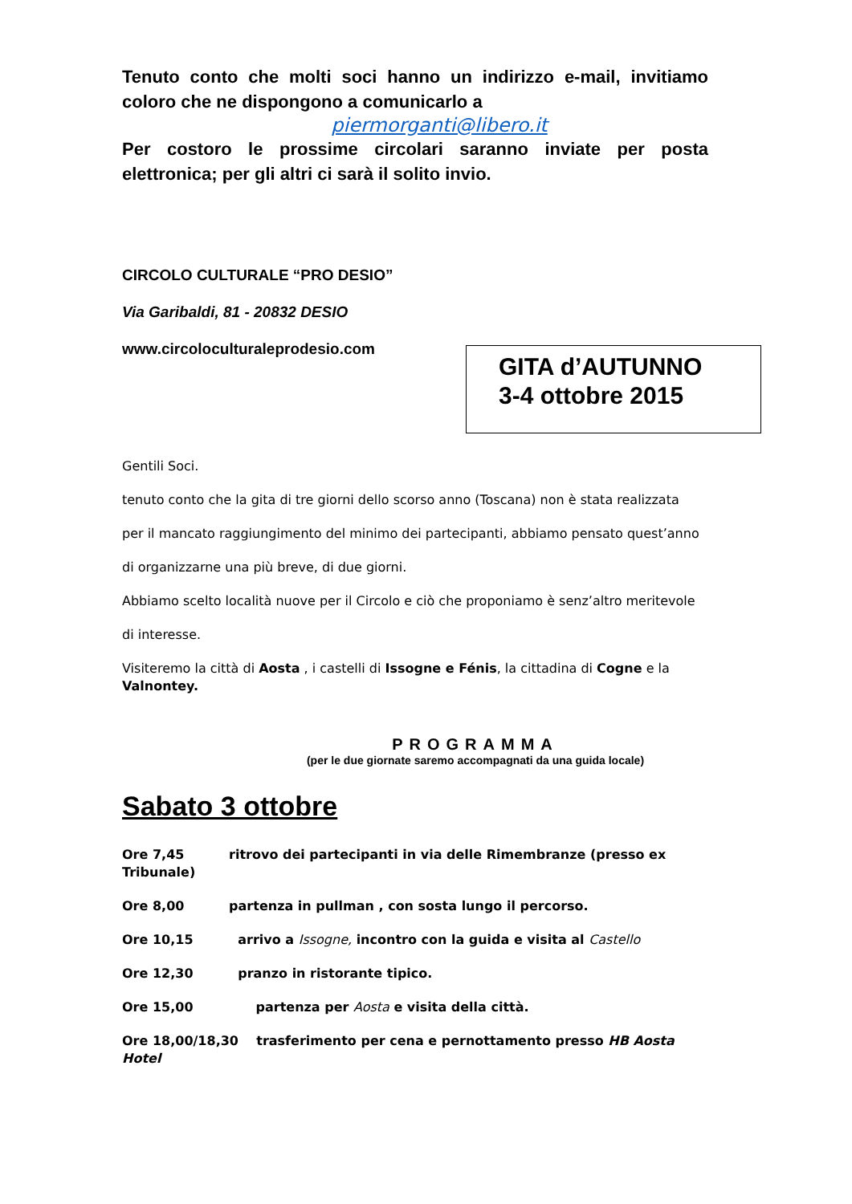Tenuto conto che molti soci hanno un indirizzo e-mail, invitiamo coloro che ne dispongono a comunicarlo a
piermorganti@libero.it
Per costoro le prossime circolari saranno inviate per posta elettronica; per gli altri ci sarà il solito invio.
CIRCOLO CULTURALE “PRO DESIO”
Via Garibaldi, 81 - 20832 DESIO
www.circoloculturaleprodesio.com
GITA d’AUTUNNO
3-4 ottobre 2015
Gentili Soci.
tenuto conto che la gita di tre giorni dello scorso anno (Toscana) non è stata realizzata
per il mancato raggiungimento del minimo dei partecipanti, abbiamo pensato quest’anno
di organizzarne una più breve, di due giorni.
Abbiamo scelto località nuove per il Circolo e ciò che proponiamo è senz’altro meritevole
di interesse.
Visiteremo la città di Aosta , i castelli di Issogne e Fénis, la cittadina di Cogne e la Valnontey.
PROGRAMMA
(per le due giornate saremo accompagnati da una guida locale)
Sabato 3 ottobre
Ore 7,45 ritrovo dei partecipanti in via delle Rimembranze (presso ex Tribunale)
Ore 8,00 partenza in pullman , con sosta lungo il percorso.
Ore 10,15 arrivo a Issogne, incontro con la guida e visita al Castello
Ore 12,30 pranzo in ristorante tipico.
Ore 15,00 partenza per Aosta e visita della città.
Ore 18,00/18,30 trasferimento per cena e pernottamento presso HB Aosta Hotel